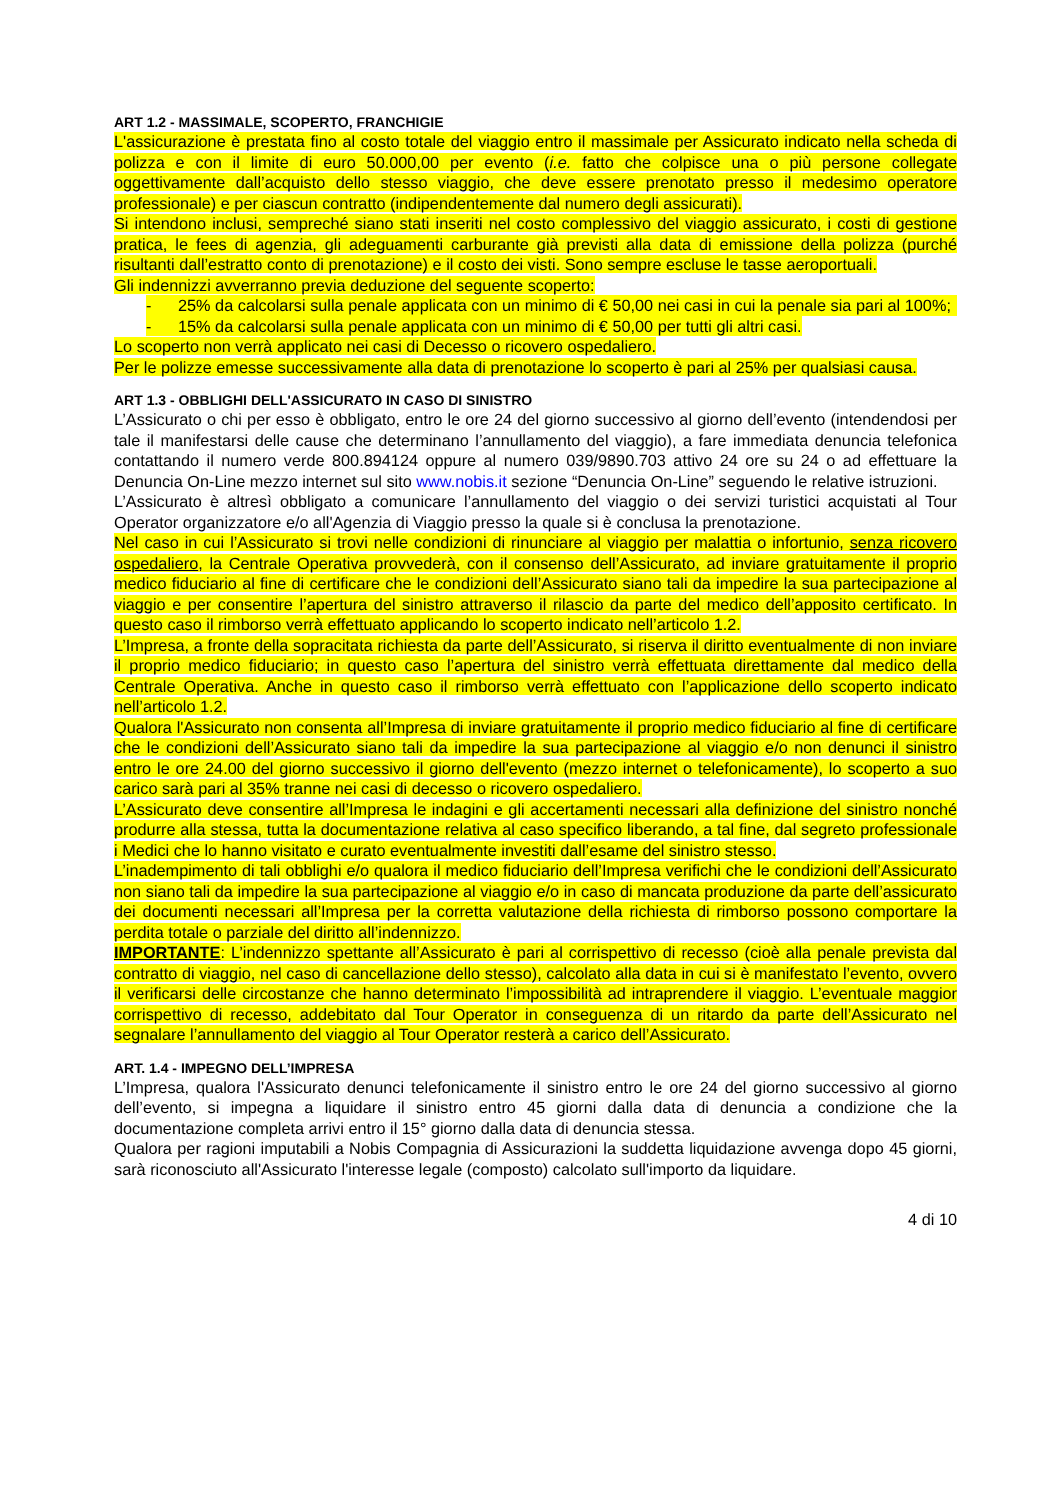ART 1.2 - MASSIMALE, SCOPERTO, FRANCHIGIE
L'assicurazione è prestata fino al costo totale del viaggio entro il massimale per Assicurato indicato nella scheda di polizza e con il limite di euro 50.000,00 per evento (i.e. fatto che colpisce una o più persone collegate oggettivamente dall’acquisto dello stesso viaggio, che deve essere prenotato presso il medesimo operatore professionale) e per ciascun contratto (indipendentemente dal numero degli assicurati).
Si intendono inclusi, sempreché siano stati inseriti nel costo complessivo del viaggio assicurato, i costi di gestione pratica, le fees di agenzia, gli adeguamenti carburante già previsti alla data di emissione della polizza (purché risultanti dall’estratto conto di prenotazione) e il costo dei visti. Sono sempre escluse le tasse aeroportuali.
Gli indennizzi avverranno previa deduzione del seguente scoperto:
- 25% da calcolarsi sulla penale applicata con un minimo di € 50,00 nei casi in cui la penale sia pari al 100%;
- 15% da calcolarsi sulla penale applicata con un minimo di € 50,00 per tutti gli altri casi.
Lo scoperto non verrà applicato nei casi di Decesso o ricovero ospedaliero.
Per le polizze emesse successivamente alla data di prenotazione lo scoperto è pari al 25% per qualsiasi causa.
ART 1.3 - OBBLIGHI DELL'ASSICURATO IN CASO DI SINISTRO
L’Assicurato o chi per esso è obbligato, entro le ore 24 del giorno successivo al giorno dell’evento (intendendosi per tale il manifestarsi delle cause che determinano l’annullamento del viaggio), a fare immediata denuncia telefonica contattando il numero verde 800.894124 oppure al numero 039/9890.703 attivo 24 ore su 24 o ad effettuare la Denuncia On-Line mezzo internet sul sito www.nobis.it sezione “Denuncia On-Line” seguendo le relative istruzioni.
L’Assicurato è altresì obbligato a comunicare l’annullamento del viaggio o dei servizi turistici acquistati al Tour Operator organizzatore e/o all'Agenzia di Viaggio presso la quale si è conclusa la prenotazione.
Nel caso in cui l’Assicurato si trovi nelle condizioni di rinunciare al viaggio per malattia o infortunio, senza ricovero ospedaliero, la Centrale Operativa provvederà, con il consenso dell’Assicurato, ad inviare gratuitamente il proprio medico fiduciario al fine di certificare che le condizioni dell’Assicurato siano tali da impedire la sua partecipazione al viaggio e per consentire l’apertura del sinistro attraverso il rilascio da parte del medico dell’apposito certificato. In questo caso il rimborso verrà effettuato applicando lo scoperto indicato nell’articolo 1.2.
L’Impresa, a fronte della sopracitata richiesta da parte dell’Assicurato, si riserva il diritto eventualmente di non inviare il proprio medico fiduciario; in questo caso l’apertura del sinistro verrà effettuata direttamente dal medico della Centrale Operativa. Anche in questo caso il rimborso verrà effettuato con l’applicazione dello scoperto indicato nell’articolo 1.2.
Qualora l'Assicurato non consenta all’Impresa di inviare gratuitamente il proprio medico fiduciario al fine di certificare che le condizioni dell’Assicurato siano tali da impedire la sua partecipazione al viaggio e/o non denunci il sinistro entro le ore 24.00 del giorno successivo il giorno dell'evento (mezzo internet o telefonicamente), lo scoperto a suo carico sarà pari al 35% tranne nei casi di decesso o ricovero ospedaliero.
L’Assicurato deve consentire all’Impresa le indagini e gli accertamenti necessari alla definizione del sinistro nonché produrre alla stessa, tutta la documentazione relativa al caso specifico liberando, a tal fine, dal segreto professionale i Medici che lo hanno visitato e curato eventualmente investiti dall’esame del sinistro stesso.
L’inadempimento di tali obblighi e/o qualora il medico fiduciario dell’Impresa verifichi che le condizioni dell’Assicurato non siano tali da impedire la sua partecipazione al viaggio e/o in caso di mancata produzione da parte dell’assicurato dei documenti necessari all’Impresa per la corretta valutazione della richiesta di rimborso possono comportare la perdita totale o parziale del diritto all’indennizzo.
IMPORTANTE: L’indennizzo spettante all’Assicurato è pari al corrispettivo di recesso (cioè alla penale prevista dal contratto di viaggio, nel caso di cancellazione dello stesso), calcolato alla data in cui si è manifestato l’evento, ovvero il verificarsi delle circostanze che hanno determinato l’impossibilità ad intraprendere il viaggio. L’eventuale maggior corrispettivo di recesso, addebitato dal Tour Operator in conseguenza di un ritardo da parte dell’Assicurato nel segnalare l’annullamento del viaggio al Tour Operator resterà a carico dell’Assicurato.
ART. 1.4 - IMPEGNO DELL’IMPRESA
L’Impresa, qualora l'Assicurato denunci telefonicamente il sinistro entro le ore 24 del giorno successivo al giorno dell’evento, si impegna a liquidare il sinistro entro 45 giorni dalla data di denuncia a condizione che la documentazione completa arrivi entro il 15° giorno dalla data di denuncia stessa.
Qualora per ragioni imputabili a Nobis Compagnia di Assicurazioni la suddetta liquidazione avvenga dopo 45 giorni, sarà riconosciuto all'Assicurato l'interesse legale (composto) calcolato sull'importo da liquidare.
4 di 10